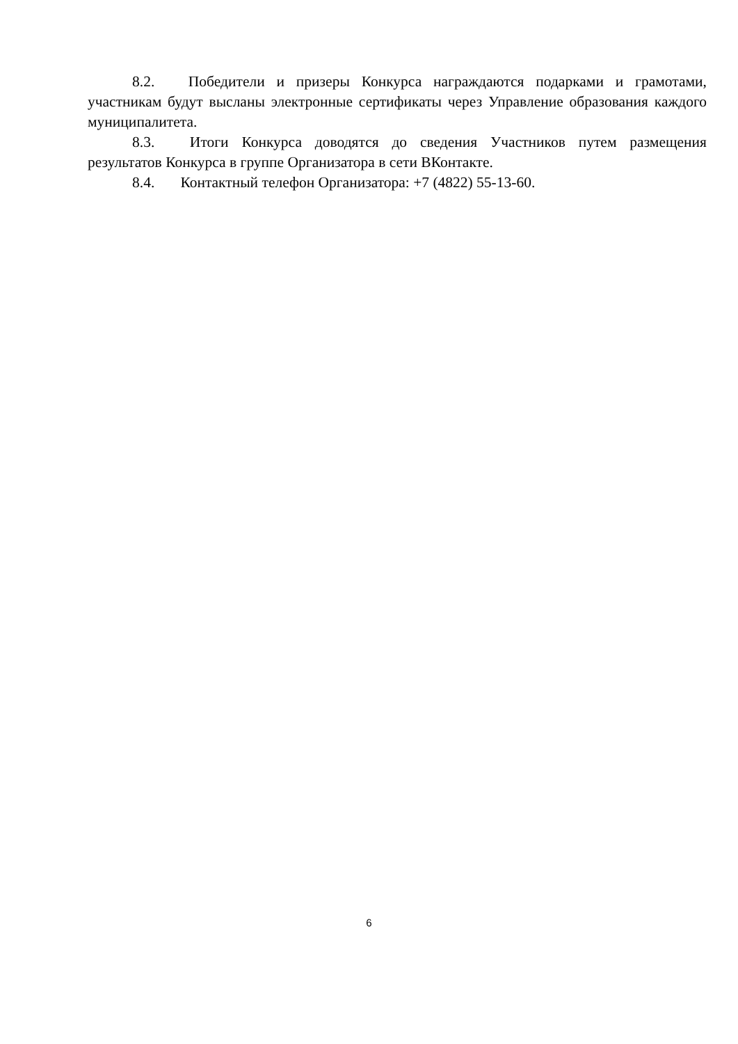8.2. Победители и призеры Конкурса награждаются подарками и грамотами, участникам будут высланы электронные сертификаты через Управление образования каждого муниципалитета.
8.3. Итоги Конкурса доводятся до сведения Участников путем размещения результатов Конкурса в группе Организатора в сети ВКонтакте.
8.4. Контактный телефон Организатора: +7 (4822) 55-13-60.
6